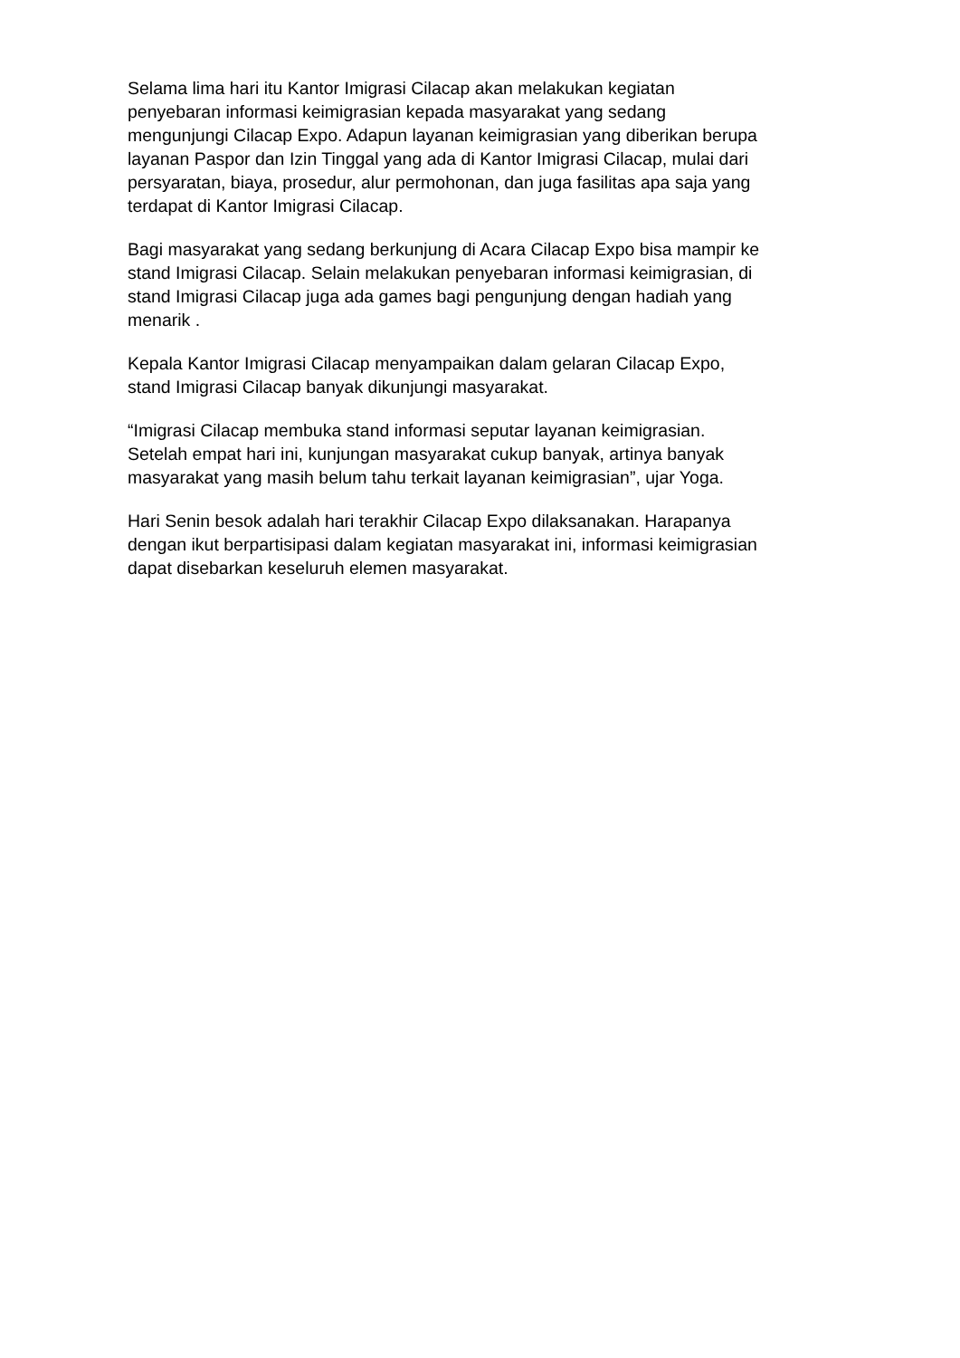Selama lima hari itu Kantor Imigrasi Cilacap akan melakukan kegiatan
penyebaran informasi keimigrasian kepada masyarakat yang sedang
mengunjungi Cilacap Expo. Adapun layanan keimigrasian yang diberikan berupa
layanan Paspor dan Izin Tinggal yang ada di Kantor Imigrasi Cilacap, mulai dari
persyaratan, biaya, prosedur, alur permohonan, dan juga fasilitas apa saja yang
terdapat di Kantor Imigrasi Cilacap.
Bagi masyarakat yang sedang berkunjung di Acara Cilacap Expo bisa mampir ke
stand Imigrasi Cilacap. Selain melakukan penyebaran informasi keimigrasian, di
stand Imigrasi Cilacap juga ada games bagi pengunjung dengan hadiah yang
menarik .
Kepala Kantor Imigrasi Cilacap menyampaikan dalam gelaran Cilacap Expo,
stand Imigrasi Cilacap banyak dikunjungi masyarakat.
“Imigrasi Cilacap membuka stand informasi seputar layanan keimigrasian.
Setelah empat hari ini, kunjungan masyarakat cukup banyak, artinya banyak
masyarakat yang masih belum tahu terkait layanan keimigrasian”, ujar Yoga.
Hari Senin besok adalah hari terakhir Cilacap Expo dilaksanakan. Harapanya
dengan ikut berpartisipasi dalam kegiatan masyarakat ini, informasi keimigrasian
dapat disebarkan keseluruh elemen masyarakat.